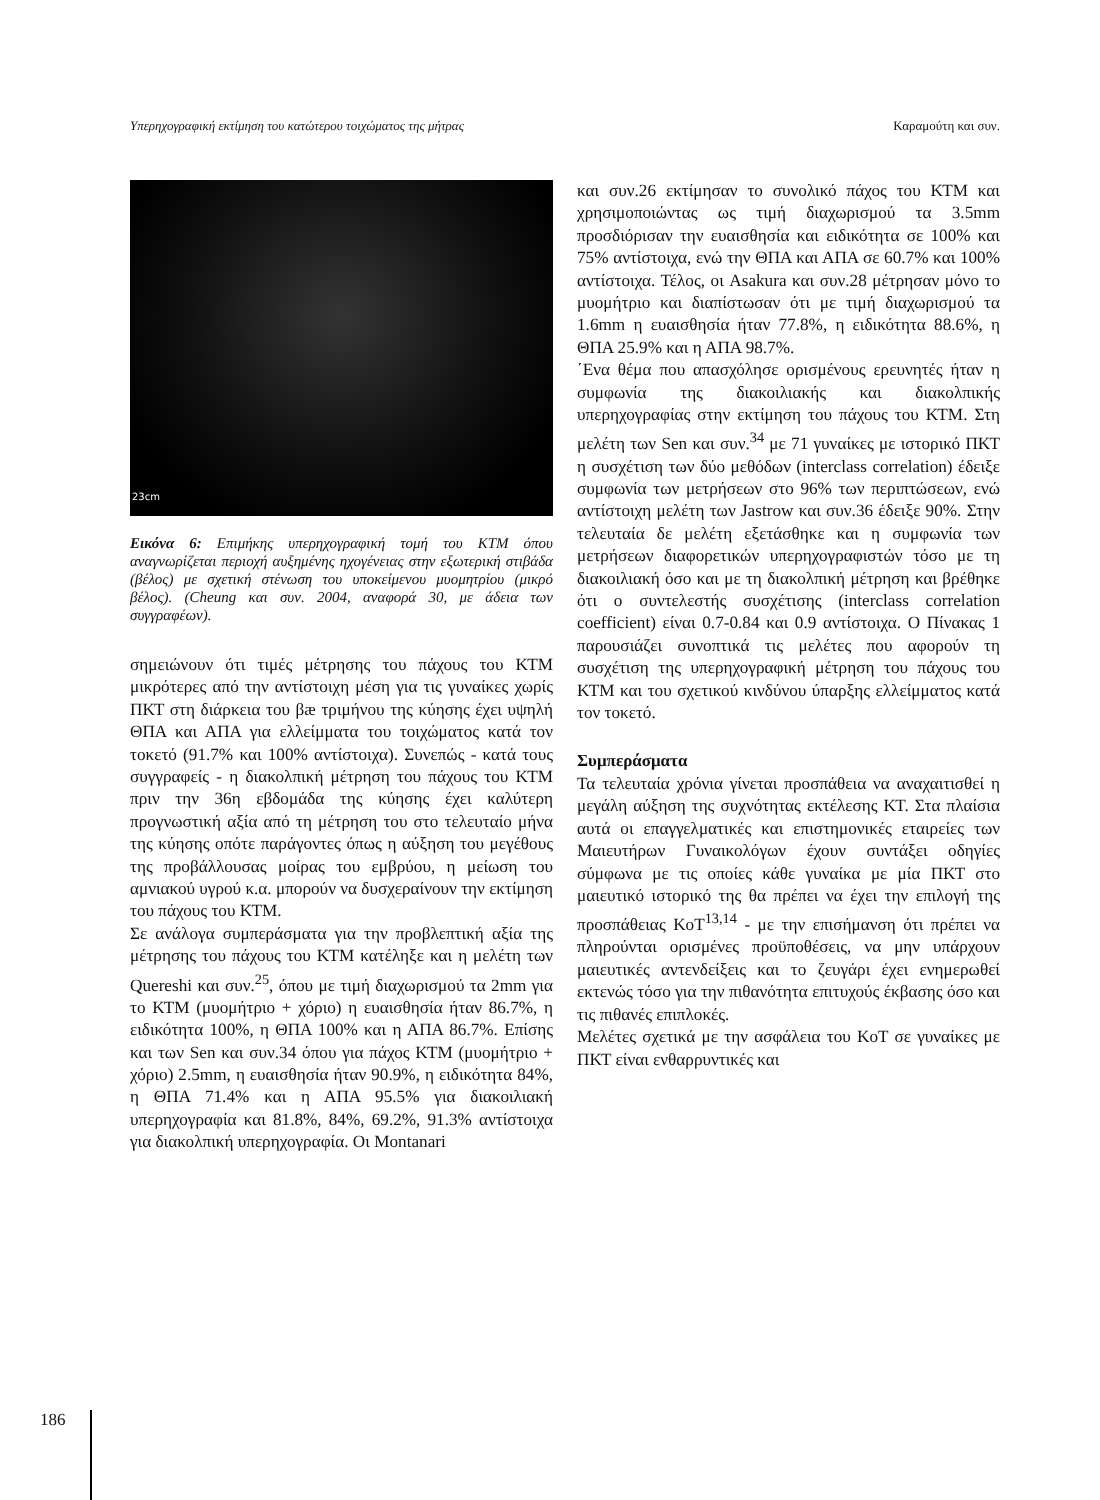Υπερηχογραφική εκτίμηση του κατώτερου τοιχώματος της μήτρας Καραμούτη και συν.
23cm
Εικόνα 6: Επιμήκης υπερηχογραφική τομή του ΚΤΜ όπου αναγνωρίζεται περιοχή αυξημένης ηχογένειας στην εξωτερική στιβάδα (βέλος) με σχετική στένωση του υποκείμενου μυομητρίου (μικρό βέλος). (Cheung και συν. 2004, αναφορά 30, με άδεια των συγγραφέων).
σημειώνουν ότι τιμές μέτρησης του πάχους του ΚΤΜ μικρότερες από την αντίστοιχη μέση για τις γυναίκες χωρίς ΠΚΤ στη διάρκεια του βæ τριμήνου της κύησης έχει υψηλή ΘΠΑ και ΑΠΑ για ελλείμματα του τοιχώματος κατά τον τοκετό (91.7% και 100% αντίστοιχα). Συνεπώς - κατά τους συγγραφείς - η διακολπική μέτρηση του πάχους του ΚΤΜ πριν την 36η εβδομάδα της κύησης έχει καλύτερη προγνωστική αξία από τη μέτρηση του στο τελευταίο μήνα της κύησης οπότε παράγοντες όπως η αύξηση του μεγέθους της προβάλλουσας μοίρας του εμβρύου, η μείωση του αμνιακού υγρού κ.α. μπορούν να δυσχεραίνουν την εκτίμηση του πάχους του ΚΤΜ.
Σε ανάλογα συμπεράσματα για την προβλεπτική αξία της μέτρησης του πάχους του ΚΤΜ κατέληξε και η μελέτη των Quereshi και συν.<sup>25</sup>, όπου με τιμή διαχωρισμού τα 2mm για το ΚΤΜ (μυομήτριο + χόριο) η ευαισθησία ήταν 86.7%, η ειδικότητα 100%, η ΘΠΑ 100% και η ΑΠΑ 86.7%. Επίσης και των Sen και συν.34 όπου για πάχος ΚΤΜ (μυομήτριο + χόριο) 2.5mm, η ευαισθησία ήταν 90.9%, η ειδικότητα 84%, η ΘΠΑ 71.4% και η ΑΠΑ 95.5% για διακοιλιακή υπερηχογραφία και 81.8%, 84%, 69.2%, 91.3% αντίστοιχα για διακολπική υπερηχογραφία. Οι Montanari
και συν.26 εκτίμησαν το συνολικό πάχος του ΚΤΜ και χρησιμοποιώντας ως τιμή διαχωρισμού τα 3.5mm προσδιόρισαν την ευαισθησία και ειδικότητα σε 100% και 75% αντίστοιχα, ενώ την ΘΠΑ και ΑΠΑ σε 60.7% και 100% αντίστοιχα. Τέλος, οι Asakura και συν.28 μέτρησαν μόνο το μυομήτριο και διαπίστωσαν ότι με τιμή διαχωρισμού τα 1.6mm η ευαισθησία ήταν 77.8%, η ειδικότητα 88.6%, η ΘΠΑ 25.9% και η ΑΠΑ 98.7%.
΄Ενα θέμα που απασχόλησε ορισμένους ερευνητές ήταν η συμφωνία της διακοιλιακής και διακολπικής υπερηχογραφίας στην εκτίμηση του πάχους του ΚΤΜ. Στη μελέτη των Sen και συν.<sup>34</sup> με 71 γυναίκες με ιστορικό ΠΚΤ η συσχέτιση των δύο μεθόδων (interclass correlation) έδειξε συμφωνία των μετρήσεων στο 96% των περιπτώσεων, ενώ αντίστοιχη μελέτη των Jastrow και συν.36 έδειξε 90%. Στην τελευταία δε μελέτη εξετάσθηκε και η συμφωνία των μετρήσεων διαφορετικών υπερηχογραφιστών τόσο με τη διακοιλιακή όσο και με τη διακολπική μέτρηση και βρέθηκε ότι ο συντελεστής συσχέτισης (interclass correlation coefficient) είναι 0.7-0.84 και 0.9 αντίστοιχα. Ο Πίνακας 1 παρουσιάζει συνοπτικά τις μελέτες που αφορούν τη συσχέτιση της υπερηχογραφική μέτρηση του πάχους του ΚΤΜ και του σχετικού κινδύνου ύπαρξης ελλείμματος κατά τον τοκετό.
Συμπεράσματα
Τα τελευταία χρόνια γίνεται προσπάθεια να αναχαιτισθεί η μεγάλη αύξηση της συχνότητας εκτέλεσης ΚΤ. Στα πλαίσια αυτά οι επαγγελματικές και επιστημονικές εταιρείες των Μαιευτήρων Γυναικολόγων έχουν συντάξει οδηγίες σύμφωνα με τις οποίες κάθε γυναίκα με μία ΠΚΤ στο μαιευτικό ιστορικό της θα πρέπει να έχει την επιλογή της προσπάθειας ΚοΤ<sup>13,14</sup> - με την επισήμανση ότι πρέπει να πληρούνται ορισμένες προϋποθέσεις, να μην υπάρχουν μαιευτικές αντενδείξεις και το ζευγάρι έχει ενημερωθεί εκτενώς τόσο για την πιθανότητα επιτυχούς έκβασης όσο και τις πιθανές επιπλοκές.
Μελέτες σχετικά με την ασφάλεια του ΚοΤ σε γυναίκες με ΠΚΤ είναι ενθαρρυντικές και
186